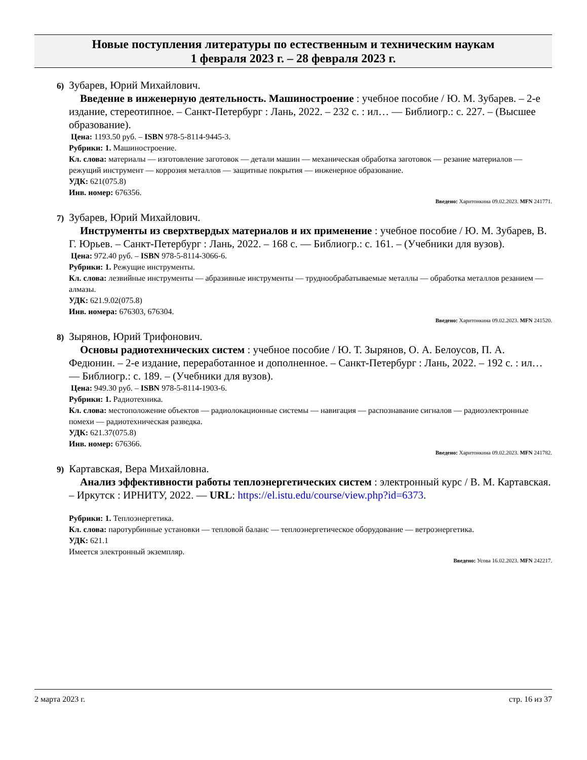Новые поступления литературы по естественным и техническим наукам
1 февраля 2023 г. – 28 февраля 2023 г.
6) Зубарев, Юрий Михайлович.
Введение в инженерную деятельность. Машиностроение : учебное пособие / Ю. М. Зубарев. – 2-е издание, стереотипное. – Санкт-Петербург : Лань, 2022. – 232 с. : ил… — Библиогр.: с. 227. – (Высшее образование).
Цена: 1193.50 руб. – ISBN 978-5-8114-9445-3.
Рубрики: 1. Машиностроение.
Кл. слова: материалы — изготовление заготовок — детали машин — механическая обработка заготовок — резание материалов — режущий инструмент — коррозия металлов — защитные покрытия — инженерное образование.
УДК: 621(075.8)
Инв. номер: 676356.
Введено: Харитонкина 09.02.2023. MFN 241771.
7) Зубарев, Юрий Михайлович.
Инструменты из сверхтвердых материалов и их применение : учебное пособие / Ю. М. Зубарев, В. Г. Юрьев. – Санкт-Петербург : Лань, 2022. – 168 с. — Библиогр.: с. 161. – (Учебники для вузов).
Цена: 972.40 руб. – ISBN 978-5-8114-3066-6.
Рубрики: 1. Режущие инструменты.
Кл. слова: лезвийные инструменты — абразивные инструменты — труднообрабатываемые металлы — обработка металлов резанием — алмазы.
УДК: 621.9.02(075.8)
Инв. номера: 676303, 676304.
Введено: Харитонкина 09.02.2023. MFN 241520.
8) Зырянов, Юрий Трифонович.
Основы радиотехнических систем : учебное пособие / Ю. Т. Зырянов, О. А. Белоусов, П. А. Федюнин. – 2-е издание, переработанное и дополненное. – Санкт-Петербург : Лань, 2022. – 192 с. : ил… — Библиогр.: с. 189. – (Учебники для вузов).
Цена: 949.30 руб. – ISBN 978-5-8114-1903-6.
Рубрики: 1. Радиотехника.
Кл. слова: местоположение объектов — радиолокационные системы — навигация — распознавание сигналов — радиоэлектронные помехи — радиотехническая разведка.
УДК: 621.37(075.8)
Инв. номер: 676366.
Введено: Харитонкина 09.02.2023. MFN 241782.
9) Картавская, Вера Михайловна.
Анализ эффективности работы теплоэнергетических систем : электронный курс / В. М. Картавская. – Иркутск : ИРНИТУ, 2022. — URL: https://el.istu.edu/course/view.php?id=6373.
Рубрики: 1. Теплоэнергетика.
Кл. слова: паротурбинные установки — тепловой баланс — теплоэнергетическое оборудование — ветроэнергетика.
УДК: 621.1
Имеется электронный экземпляр.
Введено: Усова 16.02.2023. MFN 242217.
2 марта 2023 г. стр. 16 из 37